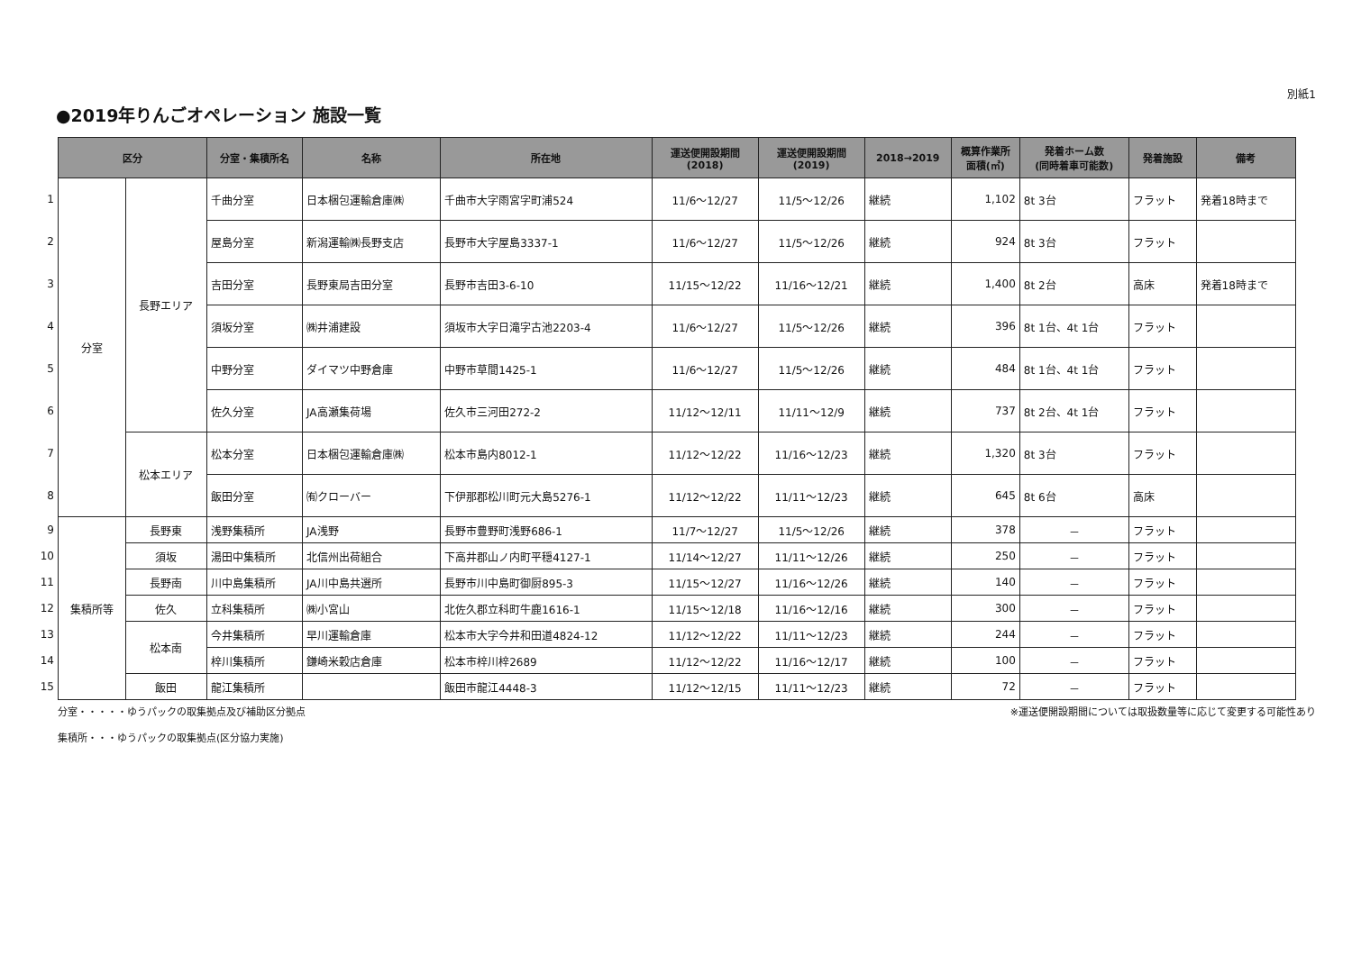●2019年りんごオペレーション 施設一覧
別紙1
| | 区分 | | 分室・集積所名 | 名称 | 所在地 | 運送便開設期間 (2018) | 運送便開設期間 (2019) | 2018→2019 | 概算作業所 面積(㎡) | 発着ホーム数 (同時着車可能数) | 発着施設 | 備考 |
| --- | --- | --- | --- | --- | --- | --- | --- | --- | --- | --- | --- | --- |
| 1 | 分室 | 長野エリア | 千曲分室 | 日本梱包運輸倉庫㈱ | 千曲市大字雨宮字町浦524 | 11/6～12/27 | 11/5～12/26 | 継続 | 1,102 | 8t 3台 | フラット | 発着18時まで |
| 2 | | | 屋島分室 | 新潟運輸㈱長野支店 | 長野市大字屋島3337-1 | 11/6～12/27 | 11/5～12/26 | 継続 | 924 | 8t 3台 | フラット | |
| 3 | | | 吉田分室 | 長野東局吉田分室 | 長野市吉田3-6-10 | 11/15～12/22 | 11/16～12/21 | 継続 | 1,400 | 8t 2台 | 高床 | 発着18時まで |
| 4 | | | 須坂分室 | ㈱井浦建設 | 須坂市大字日滝字古池2203-4 | 11/6～12/27 | 11/5～12/26 | 継続 | 396 | 8t 1台、4t 1台 | フラット | |
| 5 | | | 中野分室 | ダイマツ中野倉庫 | 中野市草間1425-1 | 11/6～12/27 | 11/5～12/26 | 継続 | 484 | 8t 1台、4t 1台 | フラット | |
| 6 | | | 佐久分室 | JA高瀬集荷場 | 佐久市三河田272-2 | 11/12～12/11 | 11/11～12/9 | 継続 | 737 | 8t 2台、4t 1台 | フラット | |
| 7 | | 松本エリア | 松本分室 | 日本梱包運輸倉庫㈱ | 松本市島内8012-1 | 11/12～12/22 | 11/16～12/23 | 継続 | 1,320 | 8t 3台 | フラット | |
| 8 | | | 飯田分室 | ㈲クローバー | 下伊那郡松川町元大島5276-1 | 11/12～12/22 | 11/11～12/23 | 継続 | 645 | 8t 6台 | 高床 | |
| 9 | 集積所等 | 長野東 | 浅野集積所 | JA浅野 | 長野市豊野町浅野686-1 | 11/7～12/27 | 11/5～12/26 | 継続 | 378 | － | フラット | |
| 10 | | 須坂 | 湯田中集積所 | 北信州出荷組合 | 下高井郡山ノ内町平穏4127-1 | 11/14～12/27 | 11/11～12/26 | 継続 | 250 | － | フラット | |
| 11 | | 長野南 | 川中島集積所 | JA川中島共選所 | 長野市川中島町御厨895-3 | 11/15～12/27 | 11/16～12/26 | 継続 | 140 | － | フラット | |
| 12 | | 佐久 | 立科集積所 | ㈱小宮山 | 北佐久郡立科町牛鹿1616-1 | 11/15～12/18 | 11/16～12/16 | 継続 | 300 | － | フラット | |
| 13 | | 松本南 | 今井集積所 | 早川運輸倉庫 | 松本市大字今井和田道4824-12 | 11/12～12/22 | 11/11～12/23 | 継続 | 244 | － | フラット | |
| 14 | | | 梓川集積所 | 鎌崎米穀店倉庫 | 松本市梓川梓2689 | 11/12～12/22 | 11/16～12/17 | 継続 | 100 | － | フラット | |
| 15 | | 飯田 | 龍江集積所 | | 飯田市龍江4448-3 | 11/12～12/15 | 11/11～12/23 | 継続 | 72 | － | フラット | |
分室・・・・・ゆうパックの取集拠点及び補助区分拠点
集積所・・・ゆうパックの取集拠点(区分協力実施)
※運送便開設期間については取扱数量等に応じて変更する可能性あり